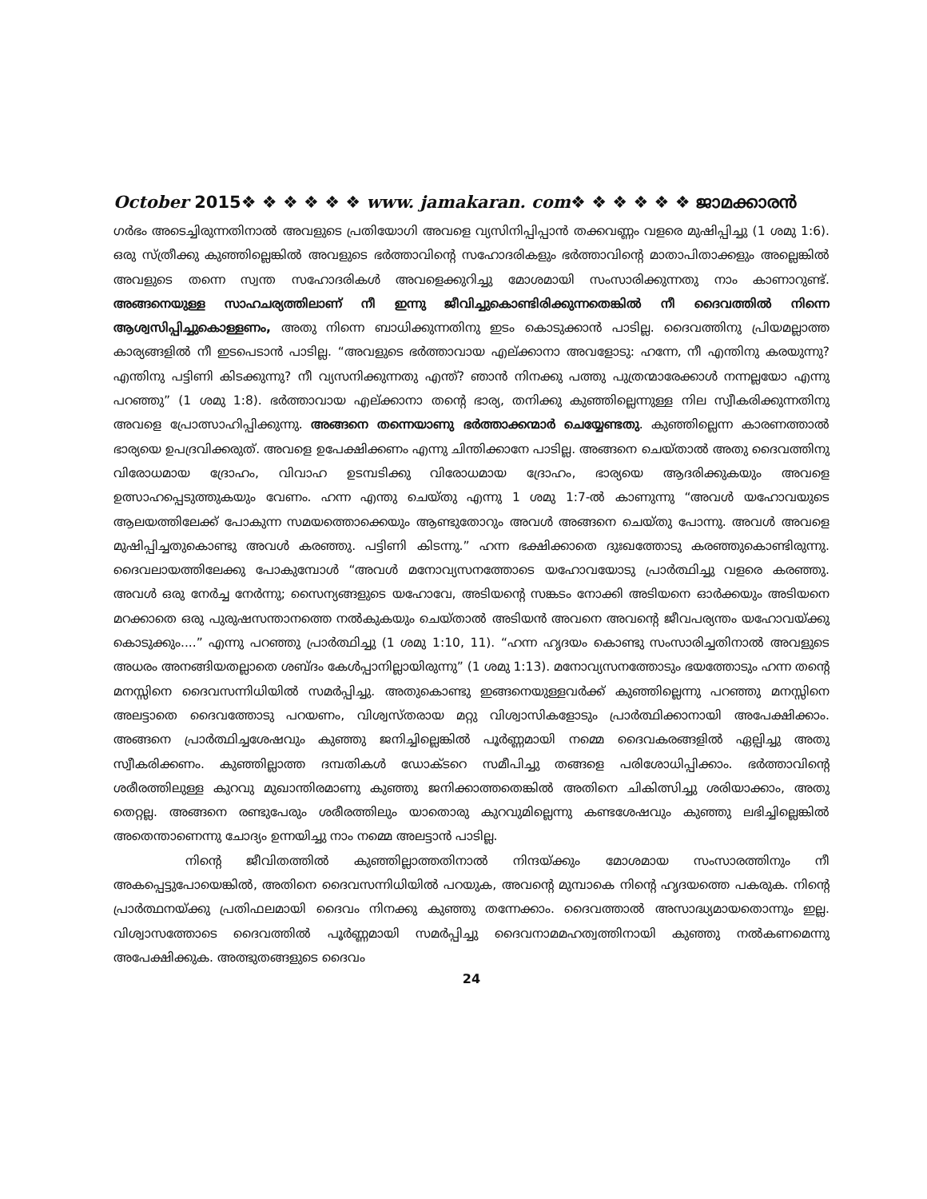October 2015❖ ❖ ❖ ❖ ❖ ❖ www. jamakaran. com❖ ❖ ❖ ❖ ❖ ❖ ജാമക്കാരൻ
ഗർഭം അടെച്ചിരുന്നതിനാൽ അവളുടെ പ്രതിയോഗി അവളെ വ്യസിനിപ്പിപ്പാൻ തക്കവണ്ണം വളരെ മുഷിപ്പിച്ചു (1 ശമു 1:6). ഒരു സ്ത്രീക്കു കുഞ്ഞില്ലെങ്കിൽ അവളുടെ ഭർത്താവിന്റെ സഹോദരികളും ഭർത്താവിന്റെ മാതാപിതാക്കളും അല്ലെങ്കിൽ അവളുടെ തന്നെ സ്വന്ത സഹോദരികൾ അവളെക്കുറിച്ചു മോശമായി സംസാരിക്കുന്നതു നാം കാണാറുണ്ട്. അങ്ങനെയുള്ള സാഹചര്യത്തിലാണ് നീ ഇന്നു ജീവിച്ചുകൊണ്ടിരിക്കുന്നതെങ്കിൽ നീ ദൈവത്തിൽ നിന്നെ ആശ്വസിപ്പിച്ചുകൊള്ളണം, അതു നിന്നെ ബാധിക്കുന്നതിനു ഇടം കൊടുക്കാൻ പാടില്ല. ദൈവത്തിനു പ്രിയമല്ലാത്ത കാര്യങ്ങളിൽ നീ ഇടപെടാൻ പാടില്ല. “അവളുടെ ഭർത്താവായ എല്ക്കാനാ അവളോടു: ഹന്നേ, നീ എന്തിനു കരയുന്നു? എന്തിനു പട്ടിണി കിടക്കുന്നു? നീ വ്യസനിക്കുന്നതു എന്ത്? ഞാൻ നിനക്കു പത്തു പുത്രന്മാരേക്കാൾ നന്നല്ലയോ എന്നു പറഞ്ഞു” (1 ശമു 1:8). ഭർത്താവായ എല്ക്കാനാ തന്റെ ഭാര്യ, തനിക്കു കുഞ്ഞില്ലെന്നുള്ള നില സ്വീകരിക്കുന്നതിനു അവളെ പ്രോത്സാഹിപ്പിക്കുന്നു. അങ്ങനെ തന്നെയാണു ഭർത്താക്കന്മാർ ചെയ്യേണ്ടതു. കുഞ്ഞില്ലെന്ന കാരണത്താൽ ഭാര്യയെ ഉപദ്രവിക്കരുത്. അവളെ ഉപേക്ഷിക്കണം എന്നു ചിന്തിക്കാനേ പാടില്ല. അങ്ങനെ ചെയ്താൽ അതു ദൈവത്തിനു വിരോധമായ ദ്രോഹം, വിവാഹ ഉടമ്പടിക്കു വിരോധമായ ദ്രോഹം, ഭാര്യയെ ആദരിക്കുകയും അവളെ ഉത്സാഹപ്പെടുത്തുകയും വേണം. ഹന്ന എന്തു ചെയ്തു എന്നു 1 ശമു 1:7-ൽ കാണുന്നു “അവൾ യഹോവയുടെ ആലയത്തിലേക്ക് പോകുന്ന സമയത്തൊക്കെയും ആണ്ടുതോറും അവൾ അങ്ങനെ ചെയ്തു പോന്നു. അവൾ അവളെ മുഷിപ്പിച്ചതുകൊണ്ടു അവൾ കരഞ്ഞു. പട്ടിണി കിടന്നു.” ഹന്ന ഭക്ഷിക്കാതെ ദുഃഖത്തോടു കരഞ്ഞുകൊണ്ടിരുന്നു. ദൈവലായത്തിലേക്കു പോകുമ്പോൾ “അവൾ മനോവ്യസനത്തോടെ യഹോവയോടു പ്രാർത്ഥിച്ചു വളരെ കരഞ്ഞു. അവൾ ഒരു നേർച്ച നേർന്നു; സൈന്യങ്ങളുടെ യഹോവേ, അടിയന്റെ സങ്കടം നോക്കി അടിയനെ ഓർക്കയും അടിയനെ മറക്കാതെ ഒരു പുരുഷസന്താനത്തെ നൽകുകയും ചെയ്താൽ അടിയൻ അവനെ അവന്റെ ജീവപര്യന്തം യഹോവയ്ക്കു കൊടുക്കും....” എന്നു പറഞ്ഞു പ്രാർത്ഥിച്ചു (1 ശമു 1:10, 11). “ഹന്ന ഹൃദയം കൊണ്ടു സംസാരിച്ചതിനാൽ അവളുടെ അധരം അനങ്ങിയതല്ലാതെ ശബ്ദം കേൾപ്പാനില്ലായിരുന്നു” (1 ശമു 1:13). മനോവ്യസനത്തോടും ഭയത്തോടും ഹന്ന തന്റെ മനസ്സിനെ ദൈവസന്നിധിയിൽ സമർപ്പിച്ചു. അതുകൊണ്ടു ഇങ്ങനെയുള്ളവർക്ക് കുഞ്ഞില്ലെന്നു പറഞ്ഞു മനസ്സിനെ അലട്ടാതെ ദൈവത്തോടു പറയണം, വിശ്വസ്തരായ മറ്റു വിശ്വാസികളോടും പ്രാർത്ഥിക്കാനായി അപേക്ഷിക്കാം. അങ്ങനെ പ്രാർത്ഥിച്ചശേഷവും കുഞ്ഞു ജനിച്ചില്ലെങ്കിൽ പൂർണ്ണമായി നമ്മെ ദൈവകരങ്ങളിൽ ഏല്പിച്ചു അതു സ്വീകരിക്കണം. കുഞ്ഞില്ലാത്ത ദമ്പതികൾ ഡോക്ടറെ സമീപിച്ചു തങ്ങളെ പരിശോധിപ്പിക്കാം. ഭർത്താവിന്റെ ശരീരത്തിലുള്ള കുറവു മുഖാന്തിരമാണു കുഞ്ഞു ജനിക്കാത്തതെങ്കിൽ അതിനെ ചികിത്സിച്ചു ശരിയാക്കാം, അതു തെറ്റല്ല. അങ്ങനെ രണ്ടുപേരും ശരീരത്തിലും യാതൊരു കുറവുമില്ലെന്നു കണ്ടശേഷവും കുഞ്ഞു ലഭിച്ചില്ലെങ്കിൽ അതെന്താണെന്നു ചോദ്യം ഉന്നയിച്ചു നാം നമ്മെ അലട്ടാൻ പാടില്ല.
നിന്റെ ജീവിതത്തിൽ കുഞ്ഞില്ലാത്തതിനാൽ നിന്ദയ്ക്കും മോശമായ സംസാരത്തിനും നീ അകപ്പെട്ടുപോയെങ്കിൽ, അതിനെ ദൈവസന്നിധിയിൽ പറയുക, അവന്റെ മുമ്പാകെ നിന്റെ ഹൃദയത്തെ പകരുക. നിന്റെ പ്രാർത്ഥനയ്ക്കു പ്രതിഫലമായി ദൈവം നിനക്കു കുഞ്ഞു തന്നേക്കാം. ദൈവത്താൽ അസാദ്ധ്യമായതൊന്നും ഇല്ല. വിശ്വാസത്തോടെ ദൈവത്തിൽ പൂർണ്ണമായി സമർപ്പിച്ചു ദൈവനാമമഹത്വത്തിനായി കുഞ്ഞു നൽകണമെന്നു അപേക്ഷിക്കുക. അത്ഭുതങ്ങളുടെ ദൈവം
24